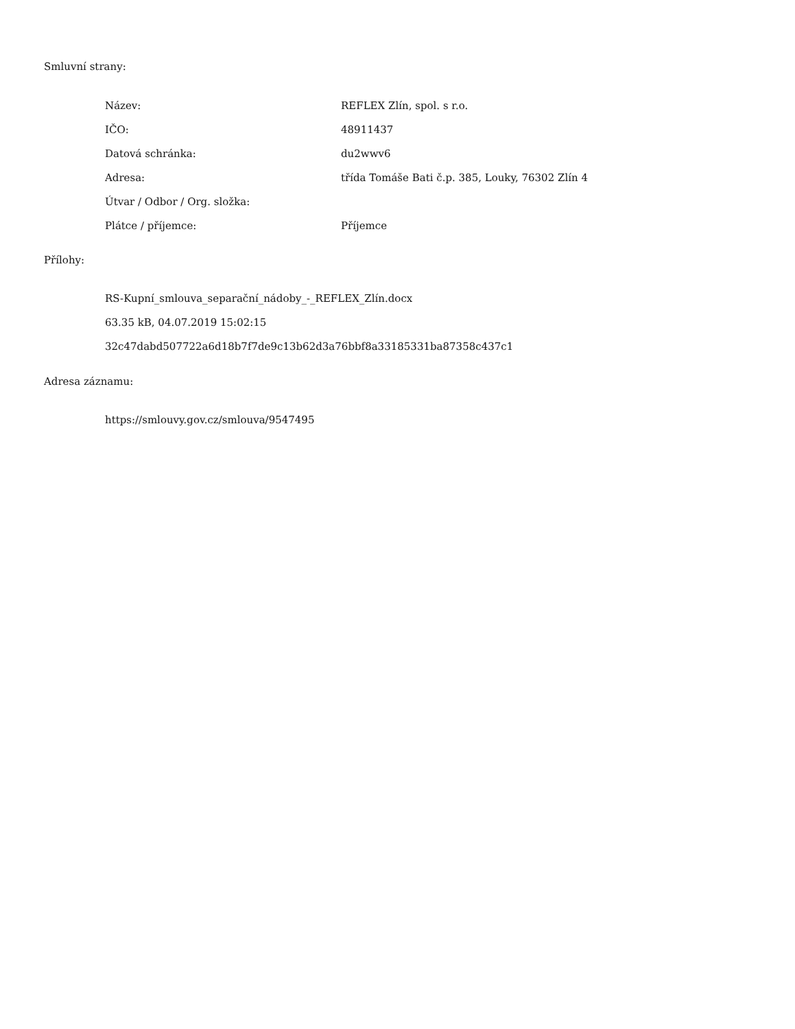Smluvní strany:
| Název: | REFLEX Zlín, spol. s r.o. |
| IČO: | 48911437 |
| Datová schránka: | du2wwv6 |
| Adresa: | třída Tomáše Bati č.p. 385, Louky, 76302 Zlín 4 |
| Útvar / Odbor / Org. složka: | |
| Plátce / příjemce: | Příjemce |
Přílohy:
RS-Kupní_smlouva_separační_nádoby_-_REFLEX_Zlín.docx
63.35 kB, 04.07.2019 15:02:15
32c47dabd507722a6d18b7f7de9c13b62d3a76bbf8a33185331ba87358c437c1
Adresa záznamu:
https://smlouvy.gov.cz/smlouva/9547495